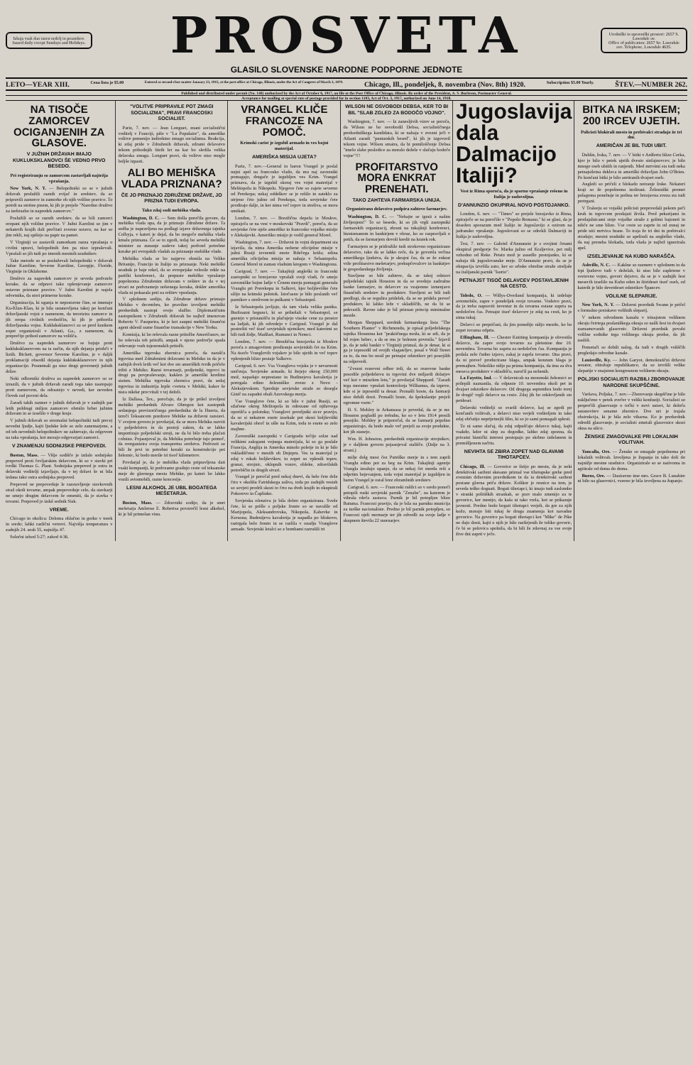Izhaja vsak dan razen nedelj in praznikov.
Issued daily except Sundays and Holidays.
PROSVETA
GLASILO SLOVENSKE NARODNE PODPORNE JEDNOTE
Uredniški in upravniški prostori: 2657 S. Lawndale av.
Office of publication: 2657 So. Lawndale ave. Telephone, Lawndale 4635.
LETO—YEAR XIII. Cena lista je $5.00 Entered as second-class matter January 23, 1915, at the post-office at Chicago, Illinois, under the Act of Congress of March 3, 1879. Chicago, Ill., pondeljek, 8. novembra (Nov. 8th) 1920. Subscription $5.00 Yearly. ŠTEV.—NUMBER 262.
Published and distributed under permit (No. 146) authorized by the Act of October 6, 1917, on file at the Post Office of Chicago, Illinois. By order of the President, A. S. Burleson, Postmaster General.
Acceptance for mailing at special rate of postage provided for in section 1103, Act of Oct. 3, 1917, authorized on June 14, 1918.
NA TISOČE ZAMORCEV OCIGANJENIH ZA GLASOVE.
V JUŽNIH DRŽAVAH IMAJO KUKLUKSKLANOVCI ŠE VEDNO PRVO BESEDO.
Pri registriranju so zamorcem zastavljali najtežja vprašanja.
New York, N. Y. — Belopoltniki so se v južnih državah poslužili raznih zvijač in sredstev, da so pripravili zamorce in zamorke ob njih volilno pravico. To potrdi na stotine pisem, ki jih je prejelo "Narodno društvo za izobrazbo in napredek zamorcev."
Poslužili so se raznih sredstev, da so bili zamorci oropani njih volilne pravice. V Južni Karolini so jim v nekaterih krajih dali prečitati zvezno ustavo, na kar so jim rekli, naj spišejo na papir na pamet.
V Virginiji so zastavili zamorkam razna vprašanja o civilni upravi, belopoltnih žen pa niso izpraševali. Vprašali so jih tudi po imenih mestnih uradnikov.
Take metode so se posluževali belopoltniki v državah Južne Karoline, Severne Karoline, Georgije, Floride, Virginije in Oklahome.
Društvo za napredek zamorcev je seveda podvzelo korake, da se odpravi tako oplenjevanje zamorcev ustavno priznane pravice. V Južni Karolini je najela odvetnika, da stori primerne korake.
Organizacija, ki uganja te nepostavne čine, se imenuje Ku-Klux-Klan, ki je bila ustanovljena takoj po končani državljanski vojni z namenom, da terorizira zamorce in jih oropa civilnih svoboščin, ki jih je priborila državljanska vojna. Kukluksklanovci so se pred kratkem zopet organizirali v Atlanti, Ga., z namenom, da preprečijo prihod zamorcev na volišča.
Društvo za napredek zamorcev se bojuje proti kukluksklanovcem na ta način, da njih dejanja priobči v listih. Bickett, governor Severne Karoline, je v daljši proklamaciji obsodil dejanja kukluksklanovcev in njih organizacijo. Posnemali ga niso drugi governerji južnih držav.
Neki odborniki društva za napredek zamorcev so se izrazili, da v južnih državah zaradi tega tako nastopajo proti zamorcem, da odrastejo v nevedi, ker neveden človek rad poceni dela.
Zaradi takih razmer v južnih državah je v zadnjih par letih poldrugi miljon zamorcev obrnilo hrbet južnim državam in se izselilo v druge kraje.
V južnih državah so siromašni belopoltniki tudi precej nevedni ljudje, kajti ljudske šole so zelo zanemarjene, a od teh nevednih belopoltnikov ne zahtevajo, da odgovore na taka vprašanja, kot morajo odgovarjati zamorci.
V ZNAMENJU SODNIJSKE PREPOVEDI.
Boston, Mass. — Višje sodišče je izdalo sodnijsko prepoved proti čevljarskim delavcem, ki so v stavki pri tvrdki Thomas G. Plant. Sodnijska prepoved je ostra in delavski voditelji izjavljajo, da v tej državi še ni bila izdana tako ostra sodnijska prepoved.
Prepoved ne prepoveduje le razstavljenje stavkovnih straž okoli tovarne, ampak prepoveduje celo, da stavkarji ne smejo drugim delavcem še omeniti, da je stavka v tovarni. Prepoved je izdal sodnik Sisk.
VREME.
Chicago in okolica: Deloma oblačno in gorko v torek in sredo; lahki različni vetrovi. Najvišja temperatura v zadnjih 24. urah 55, najnižja 47.
Solnčni izhod 5:27; zahod 4:36.
"VOLITVE PRIPRAVILE POT ZMAGI SOCIALIZMA", PRAVI FRANCOSKI SOCIALIST.
Pariz, 7. nov. — Jean Longuet, znani socialistični voditelj v Franciji, piše v "La Populaire", da ameriške volitve pomenijo indirektno zmago socializma. Reakcija, ki zdaj pride v Združenih državah, zdrami delavstvo tekom prihodnjih štirih let na kar bo sledila velika delavska zmaga. Longuet pravi, da volitve niso mogle boljše izpasti.
ALI BO MEHIŠKA VLADA PRIZNANA?
ČE JO PRIZNAJO ZDRUŽENE DRŽAVE, JO PRIZNA TUDI EVROPA.
Tako zdaj sodi mehiška vlada.
Washington, D. C. — Sem došla poročila govore, da mehiška vlada upa, da jo priznajo Združene države. Ta sodba je napravljena na podlagi izjave državnega tajnika Colbyja, v kateri je dejal, da bo mogoče mehiška vlada kmalu priznana. Če se to zgodi, tedaj bo seveda mehiški minister za zunanje zadeve takoj podvzel potrebne korake pri evropskih vladah za priznanje mehiške vlade.
Mehiška vlada se bo najprvo obrnila na Veliko Britanijo, Francijo in Italijo za priznanje. Neki mehiški uradnik je baje rekel, da so evropejske velesile rekle na pariški konferenci, da prepuste mehiško vprašanje popolnoma Združenim državam v rešitev in da v tej stvari ne podvzamejo nobenega koraka, dokler ameriška vlada ni pokazala poti za rešitev vprašanja.
V splošnem sodijo, da Združene države priznajo Mehiko v decembru, ko pravilno izvoljeni mehiški predsednik nastopi svojo službo. Diplomatičnim zastopnikom v Združenih državah bo najbrž imenovan Roberto V. Pasqueira, ki je kot zaupni mehiški finančni agent sklenil razne finančne transakcije v New Yorku.
Komisija, ki bo reševala razne pritožbe Američanov, ne bo reševala teh pritožb, ampak v njeno področje spada reševanje vseh tujezemskih pritožb.
Ameriška trgovska zbornica poroča, da narašča trgovina med Združenimi državami in Mehiko in da je v zadnjih dveh letih več kot dve sto ameriških tvrdk pričelo tržiti z Mehiko. Razni tovarnarji, podjetniki, trgovci in drugi pa povpraševanje, kakšen je ameriški kreditni sistem. Mehiška trgovska zbornica pravi, da sedaj trgovina in industrija lepše cveteta v Mehiki, kakor še nista nikdar procvitali v tej deželi.
Iz Dallasa, Tex., poročajo, da je tje prišel izvoljeni mehiški predsednik Alvaro Obregon kot zastopnik sedanjega provizoričnega predsednika de la Huerta, da izroči Teksancem pozdrave Mehike na državni razstavi. V svojem govoru je povdarjal, da se mora Mehika razviti v poljedelstvu in da postoji zakon, da se lahko importirajo poljedelski stroji, ne da bi bilo treba plačati colnino. Pojasnjeval je, da Mehika potrebuje tujo pomoč, da reorganizira svoja transportna sredstva. Podvzeti so bili že prvi in potrebni koraki za konstrukcijo pet železnic, ki bodo merile tri tisoč kilometrov.
Povdarjal je, da je mehiška vlada pripravljena dati vsaki kompaniji, ki podvzame gradnjo ceste od teksanske meje do glavnega mesta Mehike, po kateri bo lahko vozili avtomobili, razne koncesije.
LESNI ALKOHOL JE UBIL BOGATEGA MEŠETARJA.
Boston, Mass. — Zdravniki sodijo, da je smrt mešetarja Ambrose E. Robertsa povzročil lesni alkohol, ki je bil primešan vinu.
VRANGEL KLIČE FRANCOZE NA POMOČ.
Krimski carist je izgubil armado in ves bojni materijal.
AMERIŠKA MISIJA UJETA?
Pariz, 7. nov.—General in baron Vrangel je poslal nujni apel na francosko vlado, da mu naj zavezniki pomagajo, drugače je izgubljen ves Krim. Vrangel priznava, da je izgubil skoraj ves vojni materijal v Melitopolu in Nikopolu. Njegove čete so zajete severno od Perekopa; nekaj oddelkov se je rešilo in zateklo za utrjeno črto južno od Perekopa, toda sovjetske čete prodirajo dalje, in ker nima več topov in streliva, se mora umikati.
London, 7. nov. — Brezžična depeša iz Moskve, opirajoča se na vest v moskovski "Pravdi", poroča, da so sovjetske čete ujele ameriško in francosko vojaško misijo v Aleksijevki. Ameriško misijo je vodil general Morel.
Washington, 7. nov. — Državni in vojni department sta izjavila, da nima Amerika nobene oficijelne misije v južni Rusiji izvzemši enote Rdečega križa; edina ameriška oficijelna misija se nahaja v Sebastopolu. General Morel ni zaman vladnim krogom v Washingtonu.
Carigrad, 7. nov. — Tukajšnji angleški in francoski zastopniki so brzojavno vprašali svoji vladi, če smejo zavezniške bojne ladje v Črnem morju pomagati generalu Vranglu pri Prerekopu in Salkovi, kjer boljševiške čete silijo na krimski polotok. Istočasno je bilo poslanih več parnikov s strelivom in puškami v Sebastopol.
Iz Sebastopola javljajo, da tam vlada velika panika. Buržoazni begunci, ki so pribežali v Sebastopol, se gnetejo v pristanišču in plačujejo visoke cene za prostor na ladjah, ki jih odvedejo v Carigrad. Vrangel je dal postreliti več tisoč sovjetskih ujetnikov, med katerimi so bili tudi židje, Madžari, Rumunci in Nemci.
London, 7. nov. — Brezžična brzojavka iz Moskve poroča o zmagovitem prodiranju sovjetskih čet na Krim. Na tisoče Vranglovih vojakov je bilo ujetih in več topov vplenjenih blizo postaje Salkovo.
Carigrad, 6. nov. Vsa Vranglova vojska je v nevarnosti uničenja. Sovjetske armade, ki štejejo okrog 150,000 mož, napadajo neprestano in Budinejeva kavalerija je pretrgala edino železniško zvezo z Novo - Aleksijevskom. Sprednje sovjetske straže so dosegle Ginič na zapadni obali Azovskega morja.
Vse Vranglove čete, ki so bile v južni Rusiji, so stlačene okrog Melitopola in odrezane od njihovega oporišča a polotoku; Vranglovi poveljniki sicer pravijo, da so si nekatere enote izsekale pot skozi boljševiški kavalerijski obroč in ušle na Krim, toda te enote so zelo majhne.
Zavezniški zastopniki v Carigradu točijo solze nad velikimi zalogami vojnega materijala, ki so ga poslale Francija, Anglija in Amerika minolo poletje in ki je bilo vskladiščeno v mestih ob Dnjepru. Ves ta materijal je zdaj v rokah boljševikov, in zopet so vplenili topov, granat, strojnic, oklopnih vozov, obleke, zdravilskih potrebščin in drugih stvari.
Vrangel je poročal pred nekaj dnevi, da bele čete drže črto v okolišu Fatridskega zaliva, toda po zadnjih vesteh so sovjeti prodrli skozi to črto na dveh krajih in okupirali Pokorovo in Čaplinko.
Sovjetska ofenziva je bila dobro organizirana. Sveže čete, ki so prišle s poljske fronte so se navalile od Marijopola, Aleksandrovska, Nikopola, Kahovke in Kersona; Budenijeva kavalerija je napadla po bliskovo, raztrgala belo fronto in se razlila v ozadju Vranglove armade. Sovjetski letalci so z bombami razrušili tri
WILSON NE OSVOBODI DEBSA, KER TO BI BIL "SLAB ZGLED ZA BODOČO VOJNO".
Washington, 7. nov. — Iz zanesljivih virov se poroča, da Wilson ne bo osvobodil Debsa, socialističnega predsedniškega kandidata, ki se nahaja v zvezni ječi v Atlanti zaradi "puntarskih besed", ki jih je izgovoril tekom vojne. Wilson smatra, da bi pomiloščenje Debsa "imelo slabe posledice za moralo dežele v slučaju bodoče vojne"!!!
PROFITARSTVO MORA ENKRAT PRENEHATI.
TAKO ZAHTEVA FARMARSKA UNIJA.
Organizirano delavstvo podpira zahteve farmarjev.
Washington, D. C. — "Nehajte se igrati z našim življenjem!" To so besede, ki so jih vrgli zastopniki farmarskih organizacij, zbrani na tukajšnji konferenci, biznismanom in bankirjem v obraz, ko so razpravljali o potih, da se farmarjem dovoli kredit na kratek rok.
Farmarjem se je pridružilo tudi strokovno organizirano delavstvo, tako da se lahko reče, da je govorila večina ameriškega ljudstva, da je skrajni čas, da se že enkrat vrže profitarstvo mešetarjev, prekupčevalcev in bankirjev iz gospodarskega življenja.
Stavljene so bile zahteve, da se takoj odstavi poljedelski tajnik Houston in da se uvedejo zadružne banke farmarjev, in delavcev za vzajemno izmenjavo finančnih sredstev in produktov. Stavljeni so bili tudi predlogi, da se regulira pridelek, da se ne pridela preveč produktov, ki lahko leže v skladiščih, ne da bi se pokvarili. Ravno tako je bil priznan princip minimalne mezde.
Morgan Sheppard, urednik farmarskega lista "The Southern Planter" v Richmondu, je opisal poljedelskega tajnika Houstona kot "praktičnega moža, ki se zdi, da je bil rojen bebec, a da se mu je bolezen povrnila." Izjavil je, da je neki bankir v Virginiji priznal, da je denar, ki si ga je izposodil od svojih vlagateljev, posal v Wall Street za to, da mu bo nosil po petnajst odstotkov pri posojilih na odpovedi.
"Zvezni rezervni odbor trdi, da so rezervne banke posodile poljedelstvu in trgovini dve miljardi dolarjev več kot v minolem letu," je povdarjal Sheppard. "Zaradi tega moramo vprašati kontrolorja Williamsa, da izpove, kdo si je izposodil ta denar. Pronašli boste, da farmarji niso dobili dosti. Pronašli boste, da špekulantje prejeli ogromne vsote."
H. S. Mobley iz Arkansasa je povedal, da se je mr. Houston pogladil po trebuhu, ko so v letu 1914 prosili posojilo. Mobley je priporočal, da se farmarji popolno organizirajo, da bodo malo več prejeli za svoje produkte, kot jih stanejo.
Wm. H. Johnston, predsednik organizacije strojnikov, je v daljšem govoru pojasnjeval stališče. (Dalje na 3. strani.)
milje dolg most čez Putriško morje in s tem zaprli Vranglu edino pot za beg na Krim. Tukajšnji agentje Vrangla izražajo upanje, da se nekaj čet morda reši z odprtim bojevanjem, toda vojni materijal je izgubljen in baron Vrangel je ostal brez obrambnih sredstev.
Carigrad, 6. nov. — Francoski rušilci so v sredo ponoči potopili ruski sovjetski parnik "Zenabe", na katerem je vihrala rdeča zastava. Parnik je bil potopljen blizo Batuma. Francozi pravijo, da je bila na parniku municija za turške nacionaliste. Predno je bil parnik potopljen, so Francozi ujeli mornarje ter jih odvedli na svoje ladje v skupnem številu 22 mornarjev.
Jugoslavija dala Dalmacijo Italiji?
Vest iz Rima sporoča, da je sporno vprašanje rešeno in Italija je zadovoljna.
D'ANNUNZIO OKUPIRAL NOVO POSTOJANKO.
London, 6. nov. — "Times" so prejele brzojavko iz Rima, opirajočo se na poročilo v "Popolo Romano," ki se glasi, da je dosežen sporazum med Italijo in Jugoslavijo z ozirom na jadransko vprašanje. Jugoslovani so se odrekli Dalmaciji in Italija je zadovoljna.
Trst, 7. nov. — Gabriel d'Annunzio je s svojimi četami okupiral predgorje Sv. Marka južno od Kraljevice, pet milj vzhodno od Reke. Petsto mož je zasedlo postojanko, ki se nahaja tik jugoslovanske meje. D'Annunzio pravi, da se je okupacija izvršila zato, ker so srbske obrežne straže streljale na italijanski parnik "Isorio".
PETNAJST TISOČ DELAVCEV POSTAVLJENIH NA CESTO.
Toledo, O. — Willys-Overland kompanija, ki izdeluje avtomobile, zapre v pondeljek svoje tovarne. Vodstvo pravi, da je treba napraviti inventar in da tovarna ostane zaprta za nedoločen čas. Petnajst tisoč delavcev je zdaj na cesti, ko je zima tukaj.
Delavci so prepričani, da jim ponudijo nižjo mezdo, ko bo zopet tovarna odprta.
Effingham, Ill. — Chester Knitting kompanija je obvestila delavce, da zapre svojo tovarno za pletenine dne 10. novembra. Tovarna bo zaprta za nedoločen čas. Kompanija je podala zelo čudno izjavo, zakaj je zaprla tovarno. Ona pravi, da ni preveč producirane blaga, ampak konzum blaga je premajhen. Nekoliko nižje pa prizna kompanija, da ima za dva meseca produktov v skladišču, naročil pa nobenih.
La Fayette, Ind. — V delavnicah na mononski železnici so prilepili naznanila, da odpuste 10. novembra okoli pet in dvajset odstotkov delavcev. Od drugega septembra bodo torej že drugič vrgli delavce na cesto. Zdaj jih bo odslovljenih sto petdeset.
Delavski voditelji so svarili delavce, kaj se zgodi po končanih volitvah, a delavci niso verjeli voditeljem in tako zdaj občutijo neprijetnejši šibo, ki so jo sami pomagali splesti.
To ni samo slučaj, da zdaj odpuščajo delavce tukaj, kajti vsakdo, kdor ni slep za dogodke, lahko zdaj spozna, da privatni biznički interesi postopajo po skrbno izdelanem in premišljenem načrtu.
NEVIHTA SE ZBIRA ZOPET NAD GLAVAMI TIHOTAPCEV.
Chicago, Ill. — Govorice se širijo po mestu, da je neki detektivski saržent skesano priznal vse tihotapske grehe pred zveznim državnim pravdnikom in da ta detektivski saržent postane glavna priča države. Kolikor je resnice na tem, je seveda težko dognati. Bogati tihotapci, ki imajo tudi zaslombo v stranki politiških strankah, se prav malo zmenijo za te govorice, ker menijo, da kaša ni tako vrela, kot se prikazuje javnosti. Predno bodo bogati tihotapci verjeli, da gre za njih kožo, morajo biti tukaj še druga znamenja kot navadne govorice. Na govorice pa bogati tihotapci kot "Mike" de Pike ne dajo dosti, kajti o njih je bilo razširjenih že toliko govoric, če bi se polovica spolnila, da bi bili že zdavnaj za vse svoje žive dni zaprti v ječo.
BITKA NA IRSKEM; 200 IRCEV UJETIH.
Policisti blokirali mesto in prebivalci stradajo že tri dni.
AMERIČAN JE BIL TUDI UBIT.
Dublin, Irska, 7. nov. — V bitki v Ardfertu blizo Corka, kjer je bilo v petek ujetih dvesto sinfajnovcev, je bilo mnogo oseb ubitih in ranjenih. Med mrtvimi sta tudi neka petnajstletna dekleca in ameriški državljan John O'Brien. Po končani bitki je bilo aretiranih dvajset oseb.
Angleži so pričeli z blokado notranje Irske. Nekateri kraji so že popolnoma izolirani. Železniški promet polagoma ponehuje in poštna ter brzojavna zveza sta tudi pretrgani.
V Traleeju so vojaški policisti prepovedali pekom peči kruh in trgovcem prodajati živila. Pred pekarijami in prodajalnicami stoje vojaške straže z golimi bajoneti in nihče ne sme blizo. Vse ceste so zaprte in od zunaj ne pride niti mrtvica hrane. To traja že tri dni in prebivalci stradajo; mestni uradniki so apelirali na angleško vlado, da naj preneha blokada, toda vlada je najbrž ignorirala apel.
IZSELJEVANJE NA KUBO NARAŠČA.
Ashville, N. C. — Kakšne so razmere v splošnem in da trpi ljudstvo tudi v deželah, ki niso bile zapletene v svetovno vojno, govori dejstvo, da se je v zadnjih šest mesecih izselilo na Kubo eden in štirideset tisoč oseb, od katerih je bilo devetdeset odstotkov Špancev.
VOLILNE SLEPARIJE.
New York, N. Y. — Državni pravdnik Swann je pričel s formalno preiskavo volilnih sleparij.
V nekem odvodnem kanalu v trinajstem volilnem okraju četrtega poslaniškega okraja so našli šest in dvajset zaznamovanih glasovnic. Državni pravdnik povabi volilne sodnike tega volilnega okraja predse, da jih zasliši.
Pometači so dobili nalog, da tudi v drugih voliščih pregledajo odvodne kanale.
Louisville, Ky. — John Garyot, demokratični državni senator, obtožuje republikance, da so izvršili velike sleparije v enajstem kongresnem volilnem okraju.
POLJSKI SOCIALISTI RAZBILI ZBOROVANJE NARODNE SKUPŠČINE.
Varšava, Poljska, 7. nov.—Zborovanje skupščine je bilo zaključeno v petek zvečer v veliki konfuziji. Socialisti so preprečili glasovanje o točki v novi ustavi, ki določa ustanovitev senatne zbornice. Dve uri je trajala obstrukcija, ki je bila zelo viharna. Ko je predsednik odredil glasovanje, je socialisti zmetali glasovnice skozi okna na ulico.
ŽENSKE ZMAGOVALKE PRI LOKALNIH VOLITVAH.
Yoncalla, Ore. — Ženske so zmagale popolnoma pri lokalnih volitvah. Izvoljena je županja in tako doli do najnižje mestne uradnice. Organizirale so se nativoma in agitirale od doma do doma.
Burns, Ore. — Dasiravno ime mrs. Grace B. Lunabire ni bilo na glasovnici, vseeno je bila izvoljena za županjo.